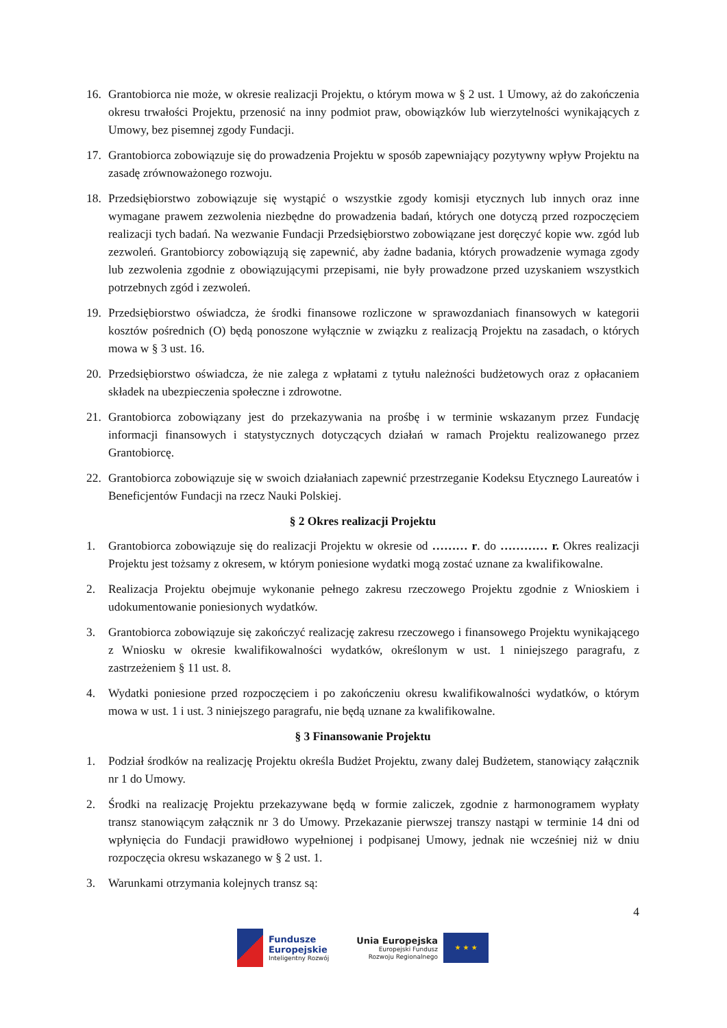16. Grantobiorca nie może, w okresie realizacji Projektu, o którym mowa w § 2 ust. 1 Umowy, aż do zakończenia okresu trwałości Projektu, przenosić na inny podmiot praw, obowiązków lub wierzytelności wynikających z Umowy, bez pisemnej zgody Fundacji.
17. Grantobiorca zobowiązuje się do prowadzenia Projektu w sposób zapewniający pozytywny wpływ Projektu na zasadę zrównoważonego rozwoju.
18. Przedsiębiorstwo zobowiązuje się wystąpić o wszystkie zgody komisji etycznych lub innych oraz inne wymagane prawem zezwolenia niezbędne do prowadzenia badań, których one dotyczą przed rozpoczęciem realizacji tych badań. Na wezwanie Fundacji Przedsiębiorstwo zobowiązane jest doręczyć kopie ww. zgód lub zezwoleń. Grantobiorcy zobowiązują się zapewnić, aby żadne badania, których prowadzenie wymaga zgody lub zezwolenia zgodnie z obowiązującymi przepisami, nie były prowadzone przed uzyskaniem wszystkich potrzebnych zgód i zezwoleń.
19. Przedsiębiorstwo oświadcza, że środki finansowe rozliczone w sprawozdaniach finansowych w kategorii kosztów pośrednich (O) będą ponoszone wyłącznie w związku z realizacją Projektu na zasadach, o których mowa w § 3 ust. 16.
20. Przedsiębiorstwo oświadcza, że nie zalega z wpłatami z tytułu należności budżetowych oraz z opłacaniem składek na ubezpieczenia społeczne i zdrowotne.
21. Grantobiorca zobowiązany jest do przekazywania na prośbę i w terminie wskazanym przez Fundację informacji finansowych i statystycznych dotyczących działań w ramach Projektu realizowanego przez Grantobiorcę.
22. Grantobiorca zobowiązuje się w swoich działaniach zapewnić przestrzeganie Kodeksu Etycznego Laureatów i Beneficjentów Fundacji na rzecz Nauki Polskiej.
§ 2 Okres realizacji Projektu
1. Grantobiorca zobowiązuje się do realizacji Projektu w okresie od ……… r. do ………… r. Okres realizacji Projektu jest tożsamy z okresem, w którym poniesione wydatki mogą zostać uznane za kwalifikowalne.
2. Realizacja Projektu obejmuje wykonanie pełnego zakresu rzeczowego Projektu zgodnie z Wnioskiem i udokumentowanie poniesionych wydatków.
3. Grantobiorca zobowiązuje się zakończyć realizację zakresu rzeczowego i finansowego Projektu wynikającego z Wniosku w okresie kwalifikowalności wydatków, określonym w ust. 1 niniejszego paragrafu, z zastrzeżeniem § 11 ust. 8.
4. Wydatki poniesione przed rozpoczęciem i po zakończeniu okresu kwalifikowalności wydatków, o którym mowa w ust. 1 i ust. 3 niniejszego paragrafu, nie będą uznane za kwalifikowalne.
§ 3 Finansowanie Projektu
1. Podział środków na realizację Projektu określa Budżet Projektu, zwany dalej Budżetem, stanowiący załącznik nr 1 do Umowy.
2. Środki na realizację Projektu przekazywane będą w formie zaliczek, zgodnie z harmonogramem wypłaty transz stanowiącym załącznik nr 3 do Umowy. Przekazanie pierwszej transzy nastąpi w terminie 14 dni od wpłynięcia do Fundacji prawidłowo wypełnionej i podpisanej Umowy, jednak nie wcześniej niż w dniu rozpoczęcia okresu wskazanego w § 2 ust. 1.
3. Warunkami otrzymania kolejnych transz są:
4
Fundusze
Europejskie
Inteligentny Rozwój
Unia Europejska
Europejski Fundusz
Rozwoju Regionalnego
★ ★ ★